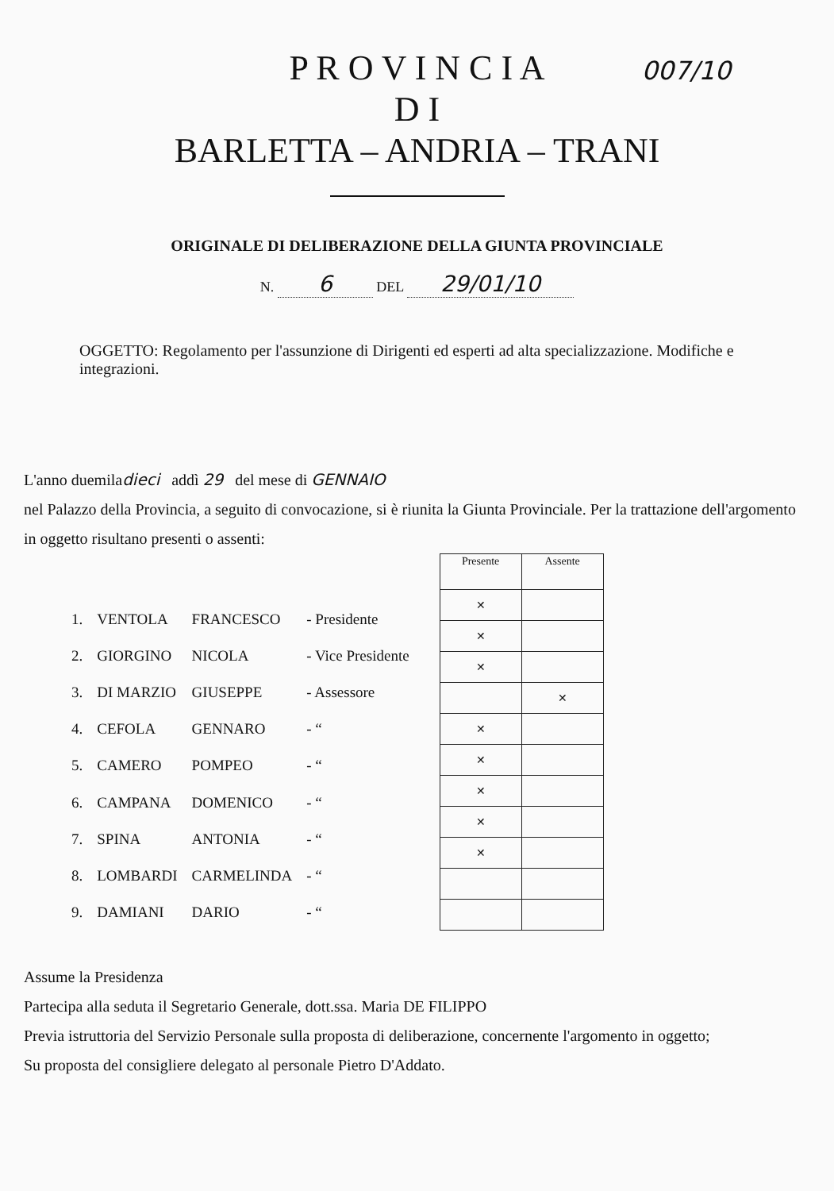007/10
P R O V I N C I A
D I
BARLETTA – ANDRIA – TRANI
ORIGINALE DI DELIBERAZIONE DELLA GIUNTA PROVINCIALE
N. 6 DEL 29/01/10
OGGETTO: Regolamento per l'assunzione di Dirigenti ed esperti ad alta specializzazione. Modifiche e integrazioni.
L'anno duemiladieci addì 29 del mese di GENNAIO
nel Palazzo della Provincia, a seguito di convocazione, si è riunita la Giunta Provinciale. Per la trattazione dell'argomento in oggetto risultano presenti o assenti:
| 1. | VENTOLA | FRANCESCO | - Presidente |
| 2. | GIORGINO | NICOLA | - Vice Presidente |
| 3. | DI MARZIO | GIUSEPPE | - Assessore |
| 4. | CEFOLA | GENNARO | - “ |
| 5. | CAMERO | POMPEO | - “ |
| 6. | CAMPANA | DOMENICO | - “ |
| 7. | SPINA | ANTONIA | - “ |
| 8. | LOMBARDI | CARMELINDA | - “ |
| 9. | DAMIANI | DARIO | - “ |
| Presente | Assente |
| --- | --- |
| ✕ | |
| ✕ | |
| ✕ | |
| | ✕ |
| ✕ | |
| ✕ | |
| ✕ | |
| ✕ | |
| ✕ | |
Assume la Presidenza
Partecipa alla seduta il Segretario Generale, dott.ssa. Maria DE FILIPPO
Previa istruttoria del Servizio Personale sulla proposta di deliberazione, concernente l'argomento in oggetto;
Su proposta del consigliere delegato al personale Pietro D'Addato.